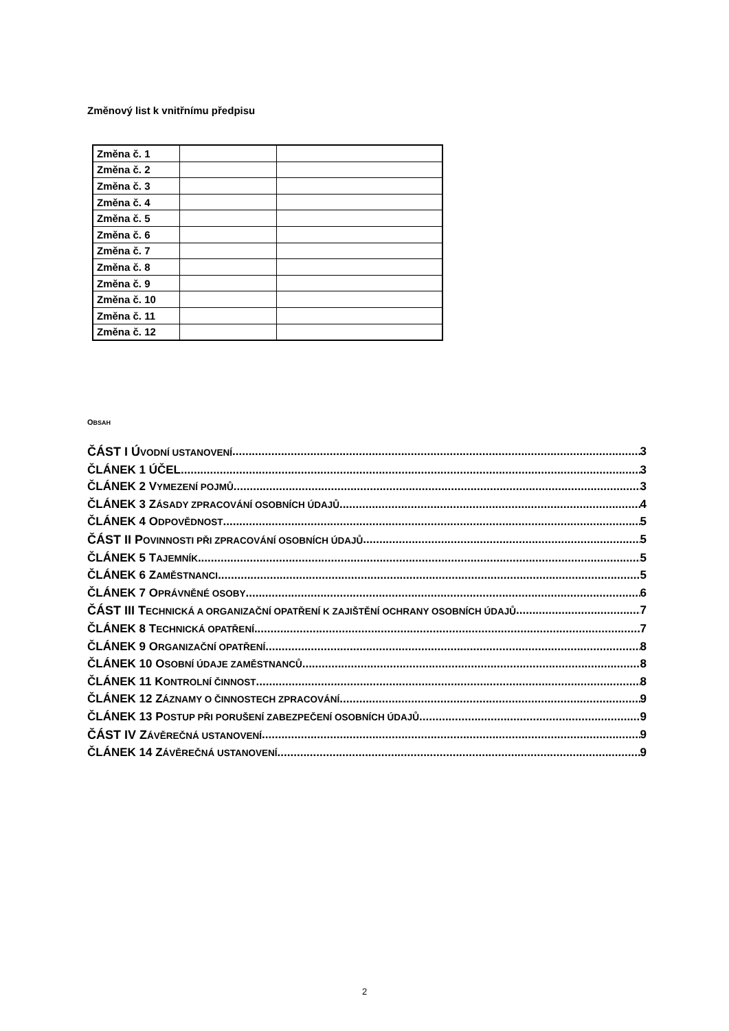Změnový list k vnitřnímu předpisu
| Změna č. 1 | | |
| Změna č. 2 | | |
| Změna č. 3 | | |
| Změna č. 4 | | |
| Změna č. 5 | | |
| Změna č. 6 | | |
| Změna č. 7 | | |
| Změna č. 8 | | |
| Změna č. 9 | | |
| Změna č. 10 | | |
| Změna č. 11 | | |
| Změna č. 12 | | |
OBSAH
ČÁST I ÚVODNÍ USTANOVENÍ 3
ČLÁNEK 1 ÚČEL 3
ČLÁNEK 2 VYMEZENÍ POJMŮ 3
ČLÁNEK 3 ZÁSADY ZPRACOVÁNÍ OSOBNÍCH ÚDAJŮ 4
ČLÁNEK 4 ODPOVĚDNOST 5
ČÁST II POVINNOSTI PŘI ZPRACOVÁNÍ OSOBNÍCH ÚDAJŮ 5
ČLÁNEK 5 TAJEMNÍK 5
ČLÁNEK 6 ZAMĚSTNANCI 5
ČLÁNEK 7 OPRÁVNĚNÉ OSOBY 6
ČÁST III TECHNICKÁ A ORGANIZAČNÍ OPATŘENÍ K ZAJIŠTĚNÍ OCHRANY OSOBNÍCH ÚDAJŮ 7
ČLÁNEK 8 TECHNICKÁ OPATŘENÍ 7
ČLÁNEK 9 ORGANIZAČNÍ OPATŘENÍ 8
ČLÁNEK 10 OSOBNÍ ÚDAJE ZAMĚSTNANCŮ 8
ČLÁNEK 11 KONTROLNÍ ČINNOST 8
ČLÁNEK 12 ZÁZNAMY O ČINNOSTECH ZPRACOVÁNÍ 9
ČLÁNEK 13 POSTUP PŘI PORUŠENÍ ZABEZPEČENÍ OSOBNÍCH ÚDAJŮ 9
ČÁST IV ZÁVĚREČNÁ USTANOVENÍ 9
ČLÁNEK 14 ZÁVĚREČNÁ USTANOVENÍ 9
2